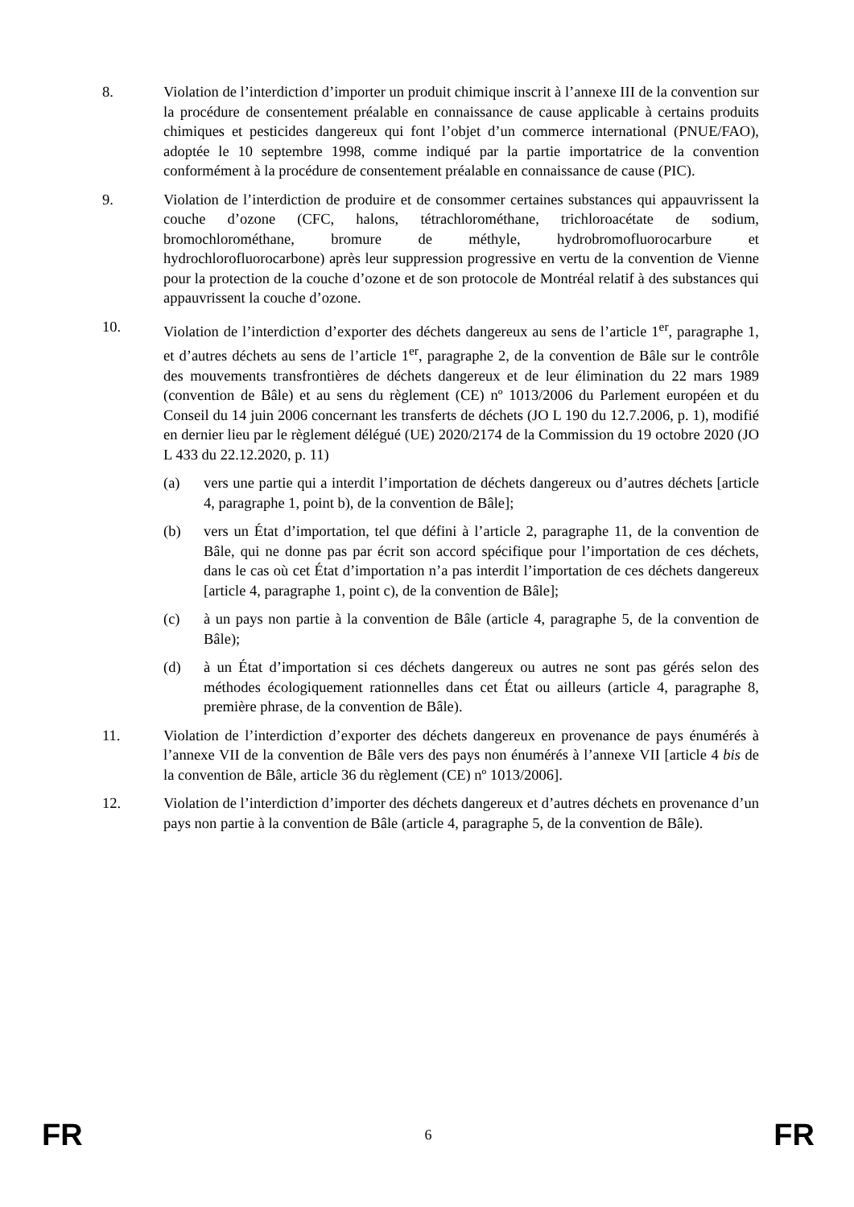8. Violation de l’interdiction d’importer un produit chimique inscrit à l’annexe III de la convention sur la procédure de consentement préalable en connaissance de cause applicable à certains produits chimiques et pesticides dangereux qui font l’objet d’un commerce international (PNUE/FAO), adoptée le 10 septembre 1998, comme indiqué par la partie importatrice de la convention conformément à la procédure de consentement préalable en connaissance de cause (PIC).
9. Violation de l’interdiction de produire et de consommer certaines substances qui appauvrissent la couche d’ozone (CFC, halons, tétrachlorométhane, trichloroacétate de sodium, bromochlorométhane, bromure de méthyle, hydrobromofluorocarbure et hydrochlorofluorocarbone) après leur suppression progressive en vertu de la convention de Vienne pour la protection de la couche d’ozone et de son protocole de Montréal relatif à des substances qui appauvrissent la couche d’ozone.
10. Violation de l’interdiction d’exporter des déchets dangereux au sens de l’article 1<sup>er</sup>, paragraphe 1, et d’autres déchets au sens de l’article 1<sup>er</sup>, paragraphe 2, de la convention de Bâle sur le contrôle des mouvements transfrontières de déchets dangereux et de leur élimination du 22 mars 1989 (convention de Bâle) et au sens du règlement (CE) nº 1013/2006 du Parlement européen et du Conseil du 14 juin 2006 concernant les transferts de déchets (JO L 190 du 12.7.2006, p. 1), modifié en dernier lieu par le règlement délégué (UE) 2020/2174 de la Commission du 19 octobre 2020 (JO L 433 du 22.12.2020, p. 11)
(a) vers une partie qui a interdit l’importation de déchets dangereux ou d’autres déchets [article 4, paragraphe 1, point b), de la convention de Bâle];
(b) vers un État d’importation, tel que défini à l’article 2, paragraphe 11, de la convention de Bâle, qui ne donne pas par écrit son accord spécifique pour l’importation de ces déchets, dans le cas où cet État d’importation n’a pas interdit l’importation de ces déchets dangereux [article 4, paragraphe 1, point c), de la convention de Bâle];
(c) à un pays non partie à la convention de Bâle (article 4, paragraphe 5, de la convention de Bâle);
(d) à un État d’importation si ces déchets dangereux ou autres ne sont pas gérés selon des méthodes écologiquement rationnelles dans cet État ou ailleurs (article 4, paragraphe 8, première phrase, de la convention de Bâle).
11. Violation de l’interdiction d’exporter des déchets dangereux en provenance de pays énumérés à l’annexe VII de la convention de Bâle vers des pays non énumérés à l’annexe VII [article 4 bis de la convention de Bâle, article 36 du règlement (CE) nº 1013/2006].
12. Violation de l’interdiction d’importer des déchets dangereux et d’autres déchets en provenance d’un pays non partie à la convention de Bâle (article 4, paragraphe 5, de la convention de Bâle).
FR 6 FR